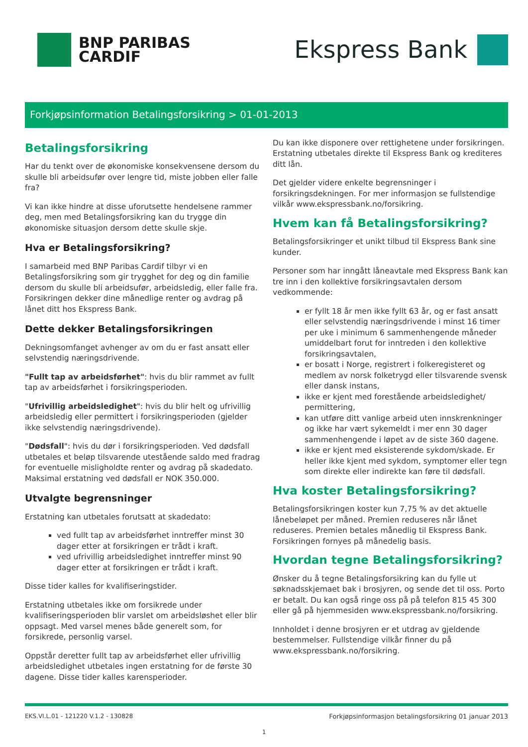BNP PARIBAS
CARDIF
Ekspress Bank
Forkjøpsinformation Betalingsforsikring > 01-01-2013
Betalingsforsikring
Har du tenkt over de økonomiske konsekvensene dersom du skulle bli arbeidsufør over lengre tid, miste jobben eller falle fra?
Vi kan ikke hindre at disse uforutsette hendelsene rammer deg, men med Betalingsforsikring kan du trygge din økonomiske situasjon dersom dette skulle skje.
Hva er Betalingsforsikring?
I samarbeid med BNP Paribas Cardif tilbyr vi en Betalingsforsikring som gir trygghet for deg og din familie dersom du skulle bli arbeidsufør, arbeidsledig, eller falle fra. Forsikringen dekker dine månedlige renter og avdrag på lånet ditt hos Ekspress Bank.
Dette dekker Betalingsforsikringen
Dekningsomfanget avhenger av om du er fast ansatt eller selvstendig næringsdrivende.
"Fullt tap av arbeidsførhet": hvis du blir rammet av fullt tap av arbeidsførhet i forsikringsperioden.
"Ufrivillig arbeidsledighet": hvis du blir helt og ufrivillig arbeidsledig eller permittert i forsikringsperioden (gjelder ikke selvstendig næringsdrivende).
"Dødsfall": hvis du dør i forsikringsperioden. Ved dødsfall utbetales et beløp tilsvarende utestående saldo med fradrag for eventuelle misligholdte renter og avdrag på skadedato. Maksimal erstatning ved dødsfall er NOK 350.000.
Utvalgte begrensninger
Erstatning kan utbetales forutsatt at skadedato:
ved fullt tap av arbeidsførhet inntreffer minst 30 dager etter at forsikringen er trådt i kraft.
ved ufrivillig arbeidsledighet inntreffer minst 90 dager etter at forsikringen er trådt i kraft.
Disse tider kalles for kvalifiseringstider.
Erstatning utbetales ikke om forsikrede under kvalifiseringsperioden blir varslet om arbeidsløshet eller blir oppsagt. Med varsel menes både generelt som, for forsikrede, personlig varsel.
Oppstår deretter fullt tap av arbeidsførhet eller ufrivillig arbeidsledighet utbetales ingen erstatning for de første 30 dagene. Disse tider kalles karensperioder.
Du kan ikke disponere over rettighetene under forsikringen. Erstatning utbetales direkte til Ekspress Bank og krediteres ditt lån.
Det gjelder videre enkelte begrensninger i forsikringsdekningen. For mer informasjon se fullstendige vilkår www.ekspressbank.no/forsikring.
Hvem kan få Betalingsforsikring?
Betalingsforsikringer et unikt tilbud til Ekspress Bank sine kunder.
Personer som har inngått låneavtale med Ekspress Bank kan tre inn i den kollektive forsikringsavtalen dersom vedkommende:
er fyllt 18 år men ikke fyllt 63 år, og er fast ansatt eller selvstendig næringsdrivende i minst 16 timer per uke i minimum 6 sammenhengende måneder umiddelbart forut for inntreden i den kollektive forsikringsavtalen,
er bosatt i Norge, registrert i folkeregisteret og medlem av norsk folketrygd eller tilsvarende svensk eller dansk instans,
ikke er kjent med forestående arbeidsledighet/ permittering,
kan utføre ditt vanlige arbeid uten innskrenkninger og ikke har vært sykemeldt i mer enn 30 dager sammenhengende i løpet av de siste 360 dagene.
ikke er kjent med eksisterende sykdom/skade. Er heller ikke kjent med sykdom, symptomer eller tegn som direkte eller indirekte kan føre til dødsfall.
Hva koster Betalingsforsikring?
Betalingsforsikringen koster kun 7,75 % av det aktuelle lånebeløpet per måned. Premien reduseres når lånet reduseres. Premien betales månedlig til Ekspress Bank. Forsikringen fornyes på månedelig basis.
Hvordan tegne Betalingsforsikring?
Ønsker du å tegne Betalingsforsikring kan du fylle ut søknadsskjemaet bak i brosjyren, og sende det til oss. Porto er betalt. Du kan også ringe oss på på telefon 815 45 300 eller gå på hjemmesiden www.ekspressbank.no/forsikring.
Innholdet i denne brosjyren er et utdrag av gjeldende bestemmelser. Fullstendige vilkår finner du på www.ekspressbank.no/forsikring.
EKS.VI.L.01 - 121220 V.1.2 - 130828 Forkjøpsinformasjon betalingsforsikring 01 januar 2013
1